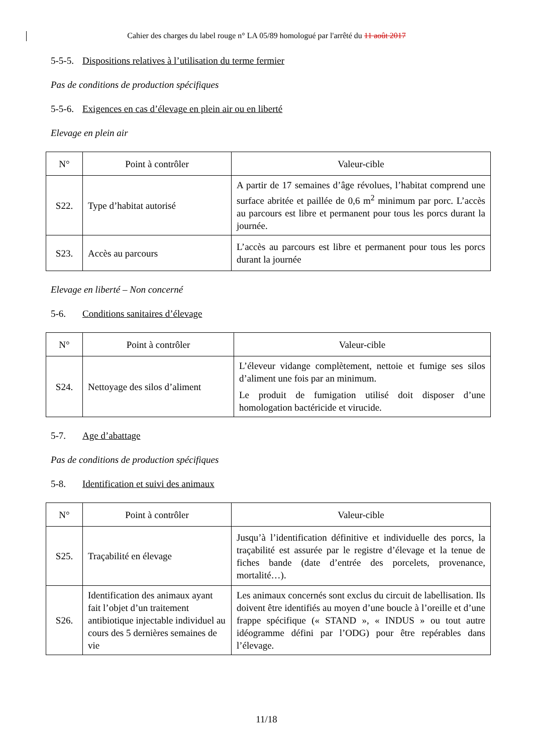Cahier des charges du label rouge n° LA 05/89 homologué par l'arrêté du 11 août 2017
5-5-5. Dispositions relatives à l’utilisation du terme fermier
Pas de conditions de production spécifiques
5-5-6. Exigences en cas d’élevage en plein air ou en liberté
Elevage en plein air
| N° | Point à contrôler | Valeur-cible |
| --- | --- | --- |
| S22. | Type d’habitat autorisé | A partir de 17 semaines d’âge révolues, l’habitat comprend une surface abritée et paillée de 0,6 m<sup>2</sup> minimum par porc. L’accès au parcours est libre et permanent pour tous les porcs durant la journée. |
| S23. | Accès au parcours | L’accès au parcours est libre et permanent pour tous les porcs durant la journée |
Elevage en liberté – Non concerné
5-6. Conditions sanitaires d’élevage
| N° | Point à contrôler | Valeur-cible |
| --- | --- | --- |
| S24. | Nettoyage des silos d’aliment | L’éleveur vidange complètement, nettoie et fumige ses silos d’aliment une fois par an minimum. Le produit de fumigation utilisé doit disposer d’une homologation bactéricide et virucide. |
5-7. Age d’abattage
Pas de conditions de production spécifiques
5-8. Identification et suivi des animaux
| N° | Point à contrôler | Valeur-cible |
| --- | --- | --- |
| S25. | Traçabilité en élevage | Jusqu’à l’identification définitive et individuelle des porcs, la traçabilité est assurée par le registre d’élevage et la tenue de fiches bande (date d’entrée des porcelets, provenance, mortalité…). |
| S26. | Identification des animaux ayant fait l’objet d’un traitement antibiotique injectable individuel au cours des 5 dernières semaines de vie | Les animaux concernés sont exclus du circuit de labellisation. Ils doivent être identifiés au moyen d’une boucle à l’oreille et d’une frappe spécifique (« STAND », « INDUS » ou tout autre idéogramme défini par l’ODG) pour être repérables dans l’élevage. |
11/18